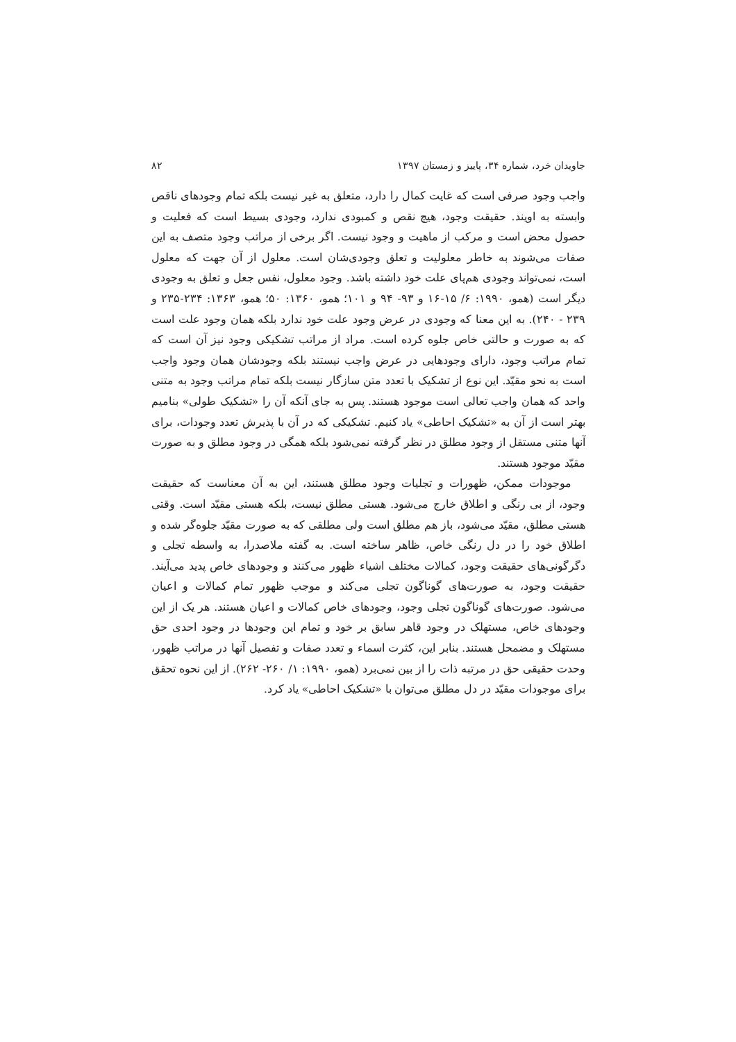جاویدان خرد، شماره ۳۴، پاییز و زمستان ۱۳۹۷ ۸۲
واجب وجود صرفی است که غایت کمال را دارد، متعلق به غیر نیست بلکه تمام وجودهای ناقص وابسته به اویند. حقیقت وجود، هیچ نقص و کمبودی ندارد، وجودی بسیط است که فعلیت و حصول محض است و مرکب از ماهیت و وجود نیست. اگر برخی از مراتب وجود متصف به این صفات می‌شوند به خاطر معلولیت و تعلق وجودی‌شان است. معلول از آن جهت که معلول است، نمی‌تواند وجودی هم‌پای علت خود داشته باشد. وجود معلول، نفس جعل و تعلق به وجودی دیگر است (همو، ۱۹۹۰: ۶/ ۱۵-۱۶ و ۹۳- ۹۴ و ۱۰۱؛ همو، ۱۳۶۰: ۵۰؛ همو، ۱۳۶۳: ۲۳۴-۲۳۵ و ۲۳۹ - ۲۴۰). به این معنا که وجودی در عرض وجود علت خود ندارد بلکه همان وجود علت است که به صورت و حالتی خاص جلوه کرده است. مراد از مراتب تشکیکی وجود نیز آن است که تمام مراتب وجود، دارای وجودهایی در عرض واجب نیستند بلکه وجودشان همان وجود واجب است به نحو مقیّد. این نوع از تشکیک با تعدد متن سازگار نیست بلکه تمام مراتب وجود به متنی واحد که همان واجب تعالی است موجود هستند. پس به جای آنکه آن را «تشکیک طولی» بنامیم بهتر است از آن به «تشکیک احاطی» یاد کنیم. تشکیکی که در آن با پذیرش تعدد وجودات، برای آنها متنی مستقل از وجود مطلق در نظر گرفته نمی‌شود بلکه همگی در وجود مطلق و به صورت مقیّد موجود هستند.
موجودات ممکن، ظهورات و تجلیات وجود مطلق هستند، این به آن معناست که حقیقت وجود، از بی رنگی و اطلاق خارج می‌شود. هستی مطلق نیست، بلکه هستی مقیّد است. وقتی هستی مطلق، مقیّد می‌شود، باز هم مطلق است ولی مطلقی که به صورت مقیّد جلوه‌گر شده و اطلاق خود را در دل رنگی خاص، ظاهر ساخته است. به گفته ملاصدرا، به واسطه تجلی و دگرگونی‌های حقیقت وجود، کمالات مختلف اشیاء ظهور می‌کنند و وجودهای خاص پدید می‌آیند. حقیقت وجود، به صورت‌های گوناگون تجلی می‌کند و موجب ظهور تمام کمالات و اعیان می‌شود. صورت‌های گوناگون تجلی وجود، وجودهای خاص کمالات و اعیان هستند. هر یک از این وجودهای خاص، مستهلک در وجود قاهر سابق بر خود و تمام این وجودها در وجود احدی حق مستهلک و مضمحل هستند. بنابر این، کثرت اسماء و تعدد صفات و تفصیل آنها در مراتب ظهور، وحدت حقیقی حق در مرتبه ذات را از بین نمی‌برد (همو، ۱۹۹۰: ۱/ ۲۶۰- ۲۶۲). از این نحوه تحقق برای موجودات مقیّد در دل مطلق می‌توان با «تشکیک احاطی» یاد کرد.